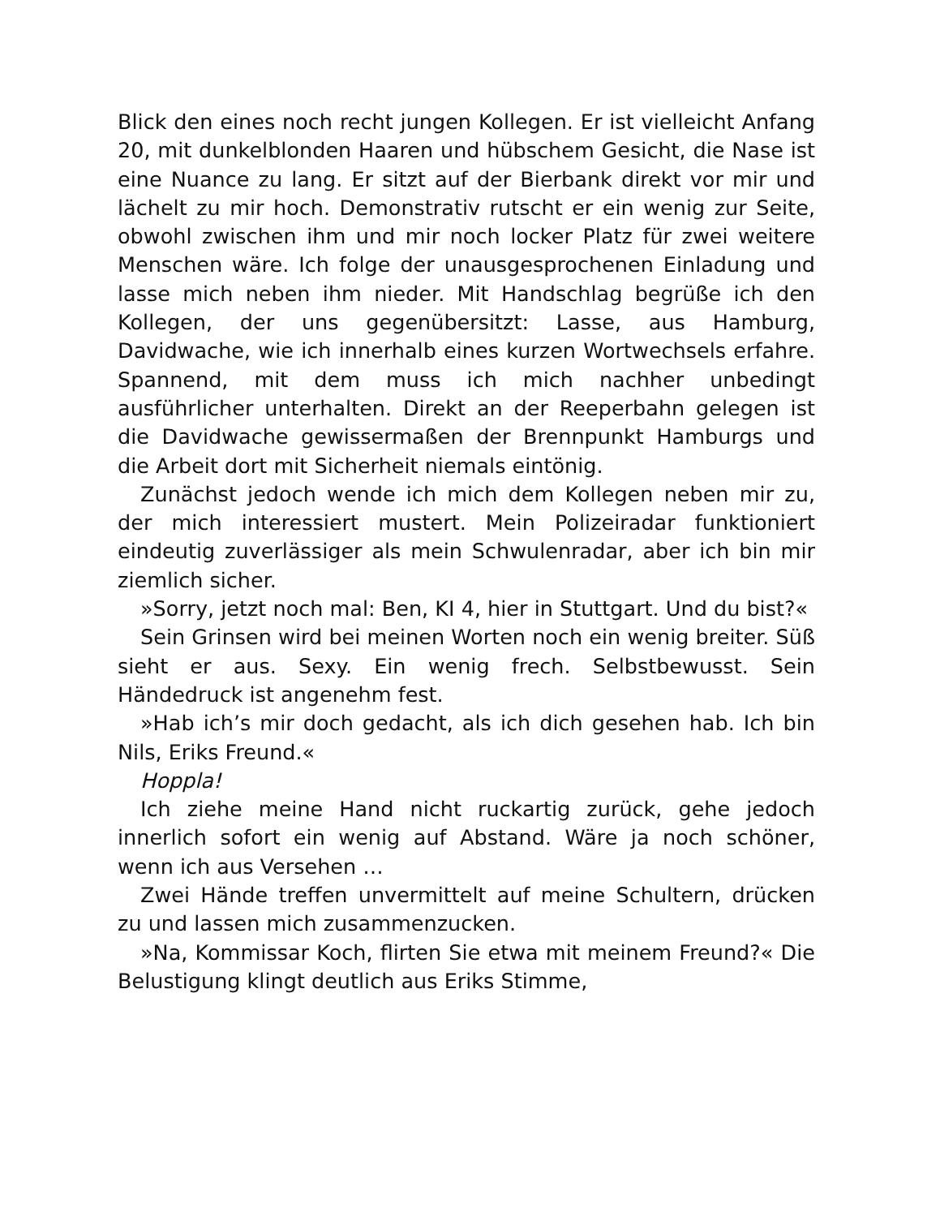Blick den eines noch recht jungen Kollegen. Er ist vielleicht Anfang 20, mit dunkelblonden Haaren und hübschem Gesicht, die Nase ist eine Nuance zu lang. Er sitzt auf der Bierbank direkt vor mir und lächelt zu mir hoch. Demonstrativ rutscht er ein wenig zur Seite, obwohl zwischen ihm und mir noch locker Platz für zwei weitere Menschen wäre. Ich folge der unausgesprochenen Einladung und lasse mich neben ihm nieder. Mit Handschlag begrüße ich den Kollegen, der uns gegenübersitzt: Lasse, aus Hamburg, Davidwache, wie ich innerhalb eines kurzen Wortwechsels erfahre. Spannend, mit dem muss ich mich nachher unbedingt ausführlicher unterhalten. Direkt an der Reeperbahn gelegen ist die Davidwache gewissermaßen der Brennpunkt Hamburgs und die Arbeit dort mit Sicherheit niemals eintönig.
Zunächst jedoch wende ich mich dem Kollegen neben mir zu, der mich interessiert mustert. Mein Polizeiradar funktioniert eindeutig zuverlässiger als mein Schwulenradar, aber ich bin mir ziemlich sicher.
»Sorry, jetzt noch mal: Ben, KI 4, hier in Stuttgart. Und du bist?«
Sein Grinsen wird bei meinen Worten noch ein wenig breiter. Süß sieht er aus. Sexy. Ein wenig frech. Selbstbewusst. Sein Händedruck ist angenehm fest.
»Hab ich’s mir doch gedacht, als ich dich gesehen hab. Ich bin Nils, Eriks Freund.«
Hoppla!
Ich ziehe meine Hand nicht ruckartig zurück, gehe jedoch innerlich sofort ein wenig auf Abstand. Wäre ja noch schöner, wenn ich aus Versehen …
Zwei Hände treffen unvermittelt auf meine Schultern, drücken zu und lassen mich zusammenzucken.
»Na, Kommissar Koch, flirten Sie etwa mit meinem Freund?« Die Belustigung klingt deutlich aus Eriks Stimme,